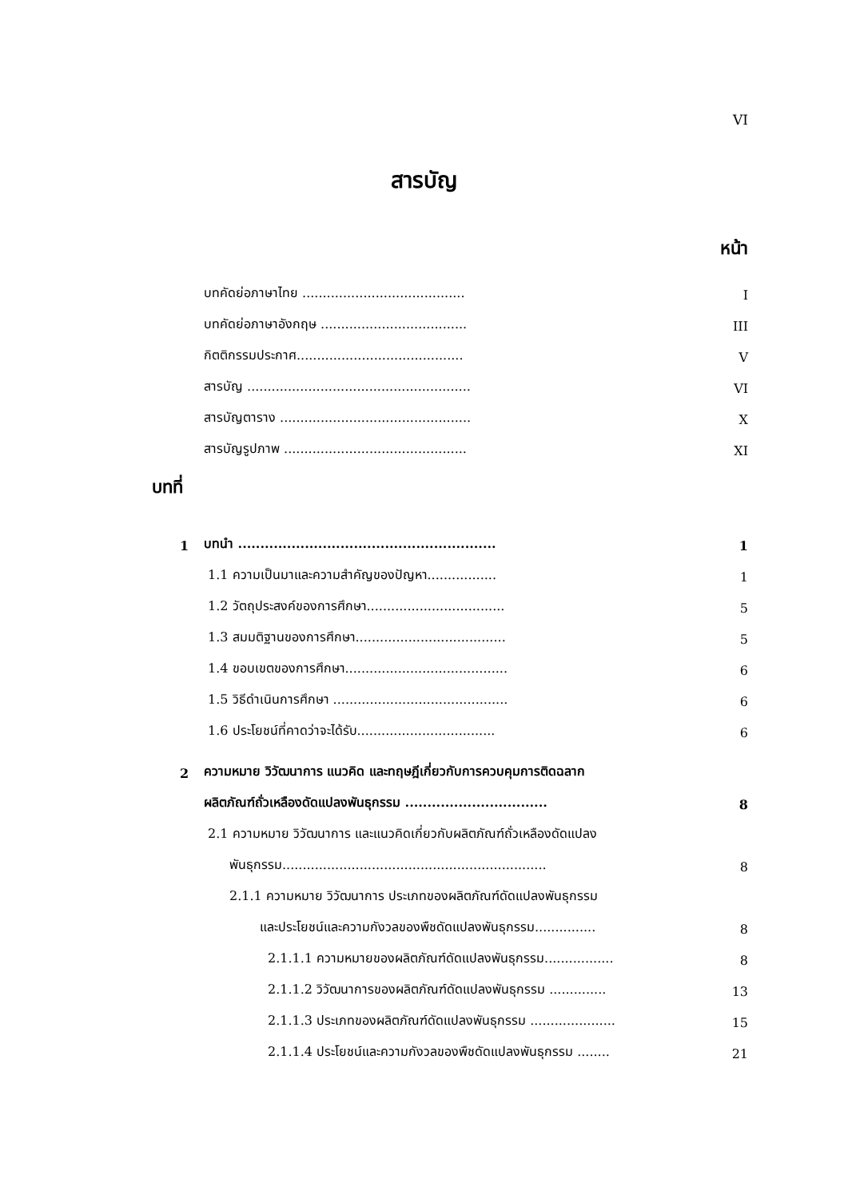VI
สารบัญ
หน้า
บทคัดย่อภาษาไทย ........................................ I
บทคัดย่อภาษาอังกฤษ .................................... III
กิตติกรรมประกาศ......................................... V
สารบัญ ....................................................... VI
สารบัญตาราง ............................................... X
สารบัญรูปภาพ ............................................. XI
บทที่
1 บทนำ .......................................................... 1
1.1 ความเป็นมาและความสำคัญของปัญหา................. 1
1.2 วัตถุประสงค์ของการศึกษา.................................. 5
1.3 สมมติฐานของการศึกษา..................................... 5
1.4 ขอบเขตของการศึกษา........................................ 6
1.5 วิธีดำเนินการศึกษา ........................................... 6
1.6 ประโยชน์ที่คาดว่าจะได้รับ.................................. 6
2 ความหมาย วิวัฒนาการ แนวคิด และทฤษฎีเกี่ยวกับการควบคุมการติดฉลาก
ผลิตภัณฑ์ถั่วเหลืองดัดแปลงพันธุกรรม ................................ 8
2.1 ความหมาย วิวัฒนาการ และแนวคิดเกี่ยวกับผลิตภัณฑ์ถั่วเหลืองดัดแปลง
พันธุกรรม................................................................. 8
2.1.1 ความหมาย วิวัฒนาการ ประเภทของผลิตภัณฑ์ดัดแปลงพันธุกรรม
และประโยชน์และความกังวลของพืชดัดแปลงพันธุกรรม............... 8
2.1.1.1 ความหมายของผลิตภัณฑ์ดัดแปลงพันธุกรรม................. 8
2.1.1.2 วิวัฒนาการของผลิตภัณฑ์ดัดแปลงพันธุกรรม .............. 13
2.1.1.3 ประเภทของผลิตภัณฑ์ดัดแปลงพันธุกรรม ..................... 15
2.1.1.4 ประโยชน์และความกังวลของพืชดัดแปลงพันธุกรรม ........ 21